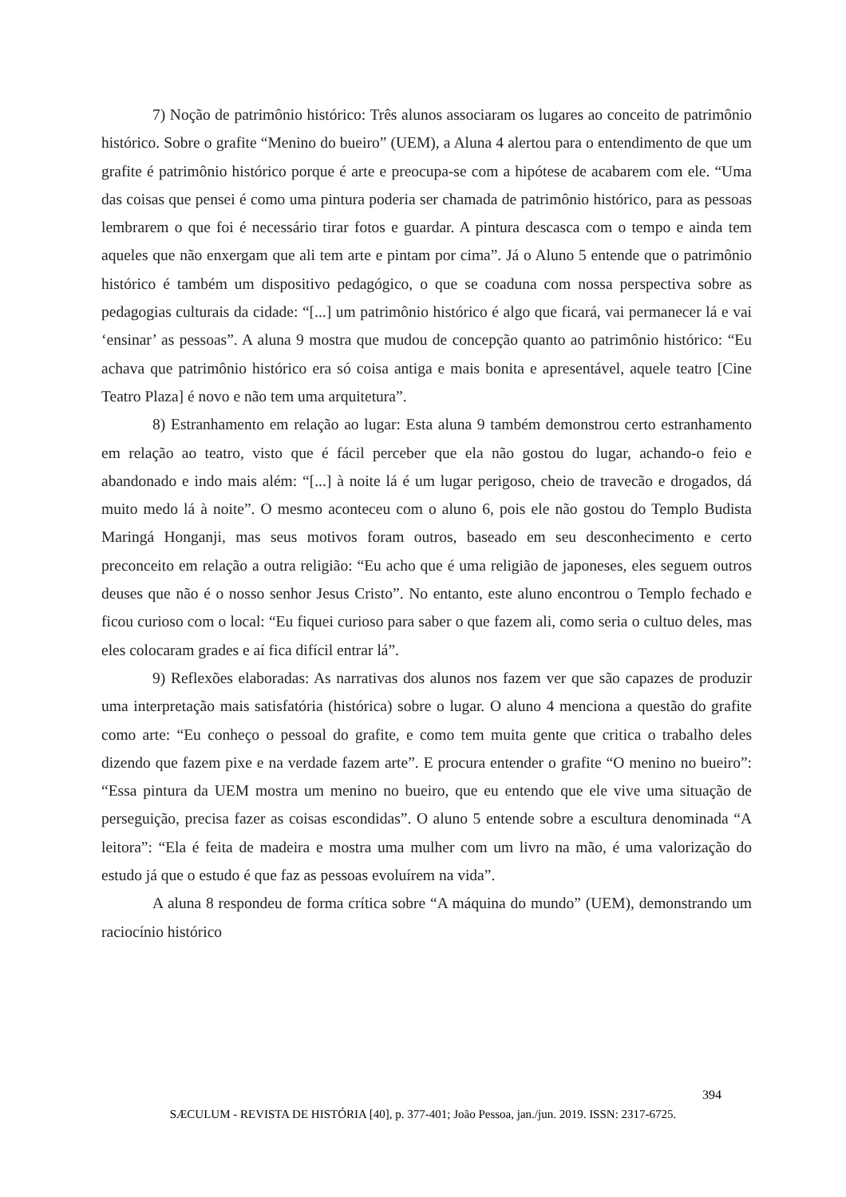7) Noção de patrimônio histórico: Três alunos associaram os lugares ao conceito de patrimônio histórico. Sobre o grafite “Menino do bueiro” (UEM), a Aluna 4 alertou para o entendimento de que um grafite é patrimônio histórico porque é arte e preocupa-se com a hipótese de acabarem com ele. “Uma das coisas que pensei é como uma pintura poderia ser chamada de patrimônio histórico, para as pessoas lembrarem o que foi é necessário tirar fotos e guardar. A pintura descasca com o tempo e ainda tem aqueles que não enxergam que ali tem arte e pintam por cima”. Já o Aluno 5 entende que o patrimônio histórico é também um dispositivo pedagógico, o que se coaduna com nossa perspectiva sobre as pedagogias culturais da cidade: “[...] um patrimônio histórico é algo que ficará, vai permanecer lá e vai ‘ensinar’ as pessoas”. A aluna 9 mostra que mudou de concepção quanto ao patrimônio histórico: “Eu achava que patrimônio histórico era só coisa antiga e mais bonita e apresentável, aquele teatro [Cine Teatro Plaza] é novo e não tem uma arquitetura”.
8) Estranhamento em relação ao lugar: Esta aluna 9 também demonstrou certo estranhamento em relação ao teatro, visto que é fácil perceber que ela não gostou do lugar, achando-o feio e abandonado e indo mais além: “[...] à noite lá é um lugar perigoso, cheio de travecão e drogados, dá muito medo lá à noite”. O mesmo aconteceu com o aluno 6, pois ele não gostou do Templo Budista Maringá Honganji, mas seus motivos foram outros, baseado em seu desconhecimento e certo preconceito em relação a outra religião: “Eu acho que é uma religião de japoneses, eles seguem outros deuses que não é o nosso senhor Jesus Cristo”. No entanto, este aluno encontrou o Templo fechado e ficou curioso com o local: “Eu fiquei curioso para saber o que fazem ali, como seria o cultuo deles, mas eles colocaram grades e aí fica difícil entrar lá”.
9) Reflexões elaboradas: As narrativas dos alunos nos fazem ver que são capazes de produzir uma interpretação mais satisfatória (histórica) sobre o lugar. O aluno 4 menciona a questão do grafite como arte: “Eu conheço o pessoal do grafite, e como tem muita gente que critica o trabalho deles dizendo que fazem pixe e na verdade fazem arte”. E procura entender o grafite “O menino no bueiro”: “Essa pintura da UEM mostra um menino no bueiro, que eu entendo que ele vive uma situação de perseguição, precisa fazer as coisas escondidas”. O aluno 5 entende sobre a escultura denominada “A leitora”: “Ela é feita de madeira e mostra uma mulher com um livro na mão, é uma valorização do estudo já que o estudo é que faz as pessoas evoluírem na vida”.
A aluna 8 respondeu de forma crítica sobre “A máquina do mundo” (UEM), demonstrando um raciocínio histórico
394
SÆCULUM - REVISTA DE HISTÓRIA [40], p. 377-401; João Pessoa, jan./jun. 2019. ISSN: 2317-6725.